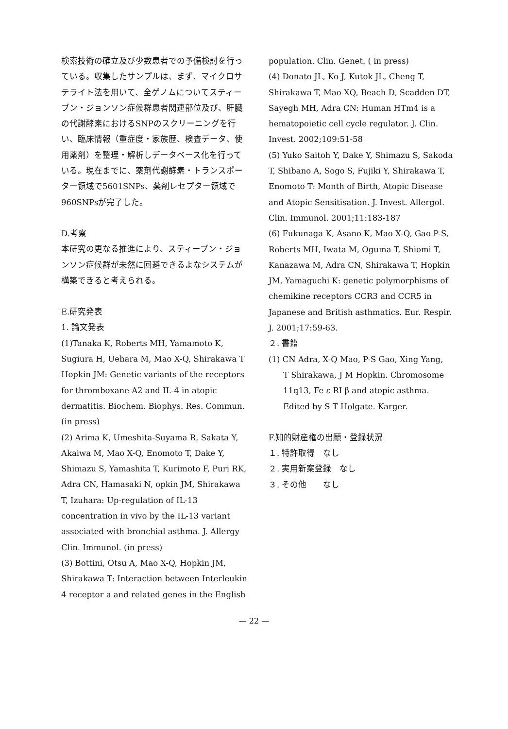検索技術の確立及び少数患者での予備検討を行っている。収集したサンプルは、まず、マイクロサテライト法を用いて、全ゲノムについてスティーブン・ジョンソン症候群患者関連部位及び、肝臓の代謝酵素におけるSNPのスクリーニングを行い、臨床情報（重症度・家族歴、検査データ、使用薬剤）を整理・解析しデータベース化を行っている。現在までに、薬剤代謝酵素・トランスポーター領域で5601SNPs、薬剤レセプター領域で960SNPsが完了した。
D.考察
本研究の更なる推進により、スティーブン・ジョンソン症候群が未然に回避できるよなシステムが構築できると考えられる。
E.研究発表
1. 論文発表
(1)Tanaka K, Roberts MH, Yamamoto K, Sugiura H, Uehara M, Mao X-Q, Shirakawa T Hopkin JM: Genetic variants of the receptors for thromboxane A2 and IL-4 in atopic dermatitis. Biochem. Biophys. Res. Commun. (in press)
(2) Arima K, Umeshita-Suyama R, Sakata Y, Akaiwa M, Mao X-Q, Enomoto T, Dake Y, Shimazu S, Yamashita T, Kurimoto F, Puri RK, Adra CN, Hamasaki N, opkin JM, Shirakawa T, Izuhara: Up-regulation of IL-13 concentration in vivo by the IL-13 variant associated with bronchial asthma. J. Allergy Clin. Immunol. (in press)
(3) Bottini, Otsu A, Mao X-Q, Hopkin JM, Shirakawa T: Interaction between Interleukin 4 receptor a and related genes in the English
population. Clin. Genet. ( in press)
(4) Donato JL, Ko J, Kutok JL, Cheng T, Shirakawa T, Mao XQ, Beach D, Scadden DT, Sayegh MH, Adra CN: Human HTm4 is a hematopoietic cell cycle regulator. J. Clin. Invest. 2002;109:51-58
(5) Yuko Saitoh Y, Dake Y, Shimazu S, Sakoda T, Shibano A, Sogo S, Fujiki Y, Shirakawa T, Enomoto T: Month of Birth, Atopic Disease and Atopic Sensitisation. J. Invest. Allergol. Clin. Immunol. 2001;11:183-187
(6) Fukunaga K, Asano K, Mao X-Q, Gao P-S, Roberts MH, Iwata M, Oguma T, Shiomi T, Kanazawa M, Adra CN, Shirakawa T, Hopkin JM, Yamaguchi K: genetic polymorphisms of chemikine receptors CCR3 and CCR5 in Japanese and British asthmatics. Eur. Respir. J. 2001;17:59-63.
２. 書籍
(1) CN Adra, X-Q Mao, P-S Gao, Xing Yang,
T Shirakawa, J M Hopkin. Chromosome 11q13, Fe ε RI β and atopic asthma. Edited by S T Holgate. Karger.
F.知的財産権の出願・登録状況
１. 特許取得　なし
２. 実用新案登録　なし
３. その他　　なし
— 22 —